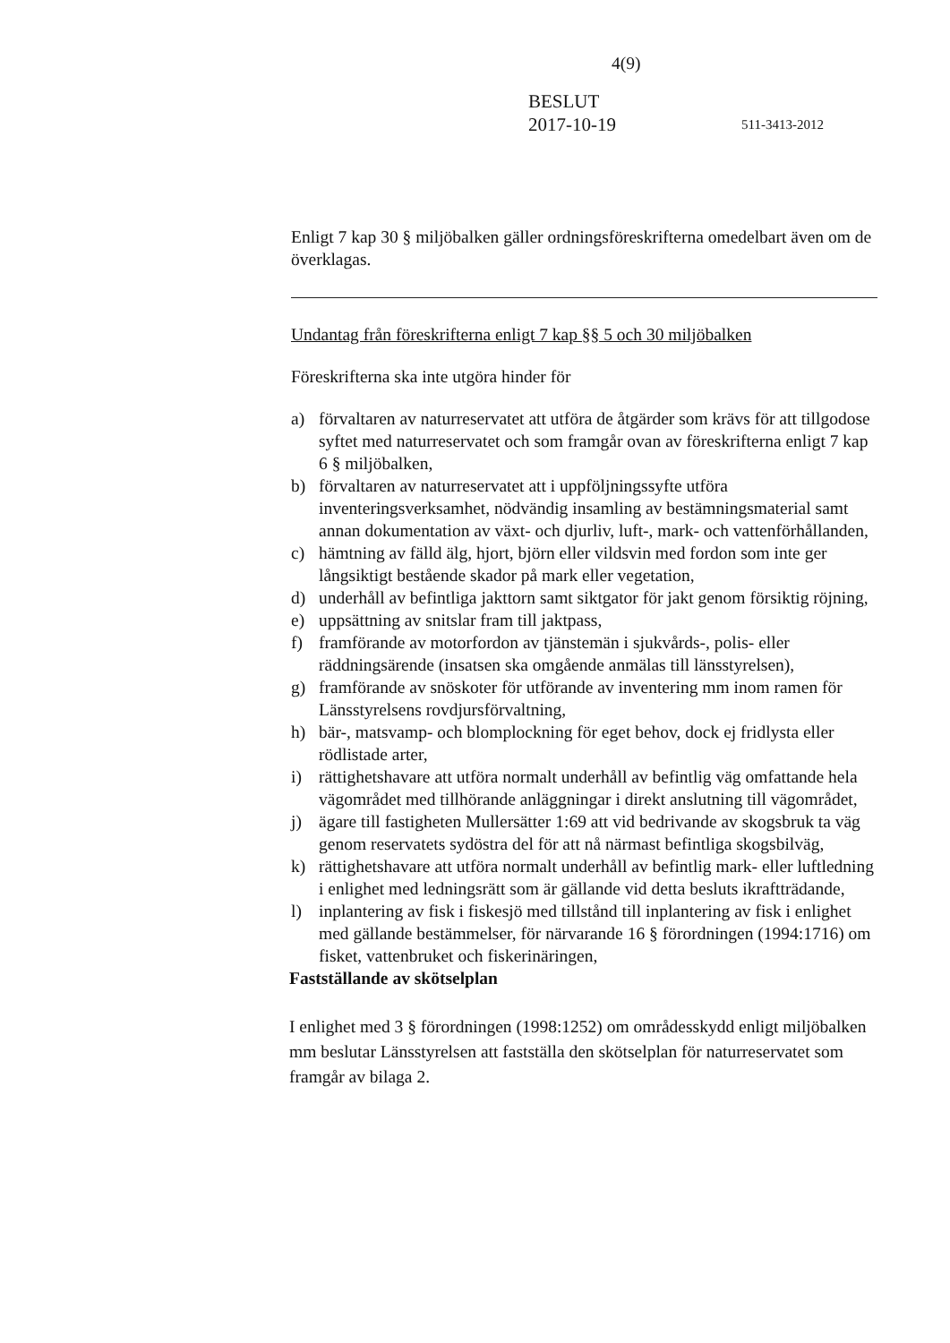4(9)
BESLUT
2017-10-19
511-3413-2012
Enligt 7 kap 30 § miljöbalken gäller ordningsföreskrifterna omedelbart även om de överklagas.
Undantag från föreskrifterna enligt 7 kap §§ 5 och 30 miljöbalken
Föreskrifterna ska inte utgöra hinder för
a) förvaltaren av naturreservatet att utföra de åtgärder som krävs för att tillgodose syftet med naturreservatet och som framgår ovan av föreskrifterna enligt 7 kap 6 § miljöbalken,
b) förvaltaren av naturreservatet att i uppföljningssyfte utföra inventeringsverksamhet, nödvändig insamling av bestämningsmaterial samt annan dokumentation av växt- och djurliv, luft-, mark- och vattenförhållanden,
c) hämtning av fälld älg, hjort, björn eller vildsvin med fordon som inte ger långsiktigt bestående skador på mark eller vegetation,
d) underhåll av befintliga jakttorn samt siktgator för jakt genom försiktig röjning,
e) uppsättning av snitslar fram till jaktpass,
f) framförande av motorfordon av tjänstemän i sjukvårds-, polis- eller räddningsärende (insatsen ska omgående anmälas till länsstyrelsen),
g) framförande av snöskoter för utförande av inventering mm inom ramen för Länsstyrelsens rovdjursförvaltning,
h) bär-, matsvamp- och blomplockning för eget behov, dock ej fridlysta eller rödlistade arter,
i) rättighetshavare att utföra normalt underhåll av befintlig väg omfattande hela vägområdet med tillhörande anläggningar i direkt anslutning till vägområdet,
j) ägare till fastigheten Mullersätter 1:69 att vid bedrivande av skogsbruk ta väg genom reservatets sydöstra del för att nå närmast befintliga skogsbilväg,
k) rättighetshavare att utföra normalt underhåll av befintlig mark- eller luftledning i enlighet med ledningsrätt som är gällande vid detta besluts ikraftträdande,
l) inplantering av fisk i fiskesjö med tillstånd till inplantering av fisk i enlighet med gällande bestämmelser, för närvarande 16 § förordningen (1994:1716) om fisket, vattenbruket och fiskerinäringen,
Fastställande av skötselplan
I enlighet med 3 § förordningen (1998:1252) om områdesskydd enligt miljöbalken mm beslutar Länsstyrelsen att fastställa den skötselplan för naturreservatet som framgår av bilaga 2.